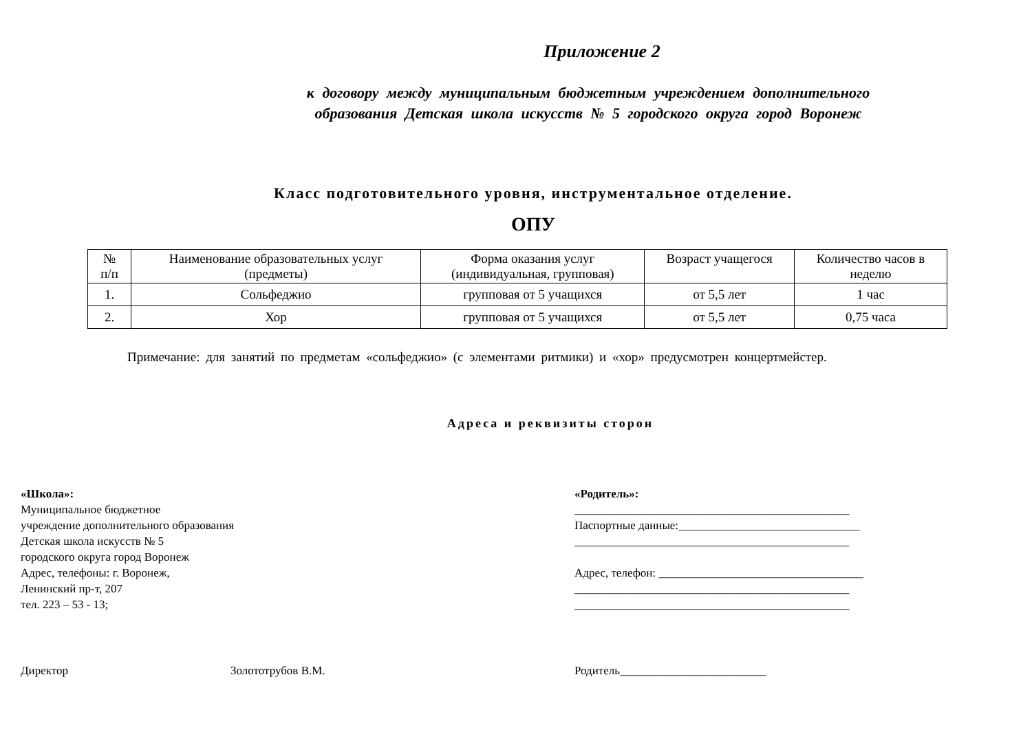Приложение 2
к договору между муниципальным бюджетным учреждением дополнительного
образования Детская школа искусств № 5 городского округа город Воронеж
Класс подготовительного уровня, инструментальное отделение.
ОПУ
| № п/п | Наименование образовательных услуг (предметы) | Форма оказания услуг (индивидуальная, групповая) | Возраст учащегося | Количество часов в неделю |
| --- | --- | --- | --- | --- |
| 1. | Сольфеджио | групповая от 5 учащихся | от 5,5 лет | 1 час |
| 2. | Хор | групповая от 5 учащихся | от 5,5 лет | 0,75 часа |
Примечание: для занятий по предметам «сольфеджио» (с элементами ритмики) и «хор» предусмотрен концертмейстер.
Адреса и реквизиты сторон
«Школа»:
Муниципальное бюджетное
учреждение дополнительного образования
Детская школа искусств № 5
городского округа город Воронеж
Адрес, телефоны: г. Воронеж,
Ленинский пр-т, 207
тел. 223 – 53 - 13;
«Родитель»:
_______________________________________________
Паспортные данные:_______________________________
_______________________________________________
Адрес, телефон: ___________________________________
_______________________________________________
_______________________________________________
Директор Золототрубов В.М. Родитель_________________________